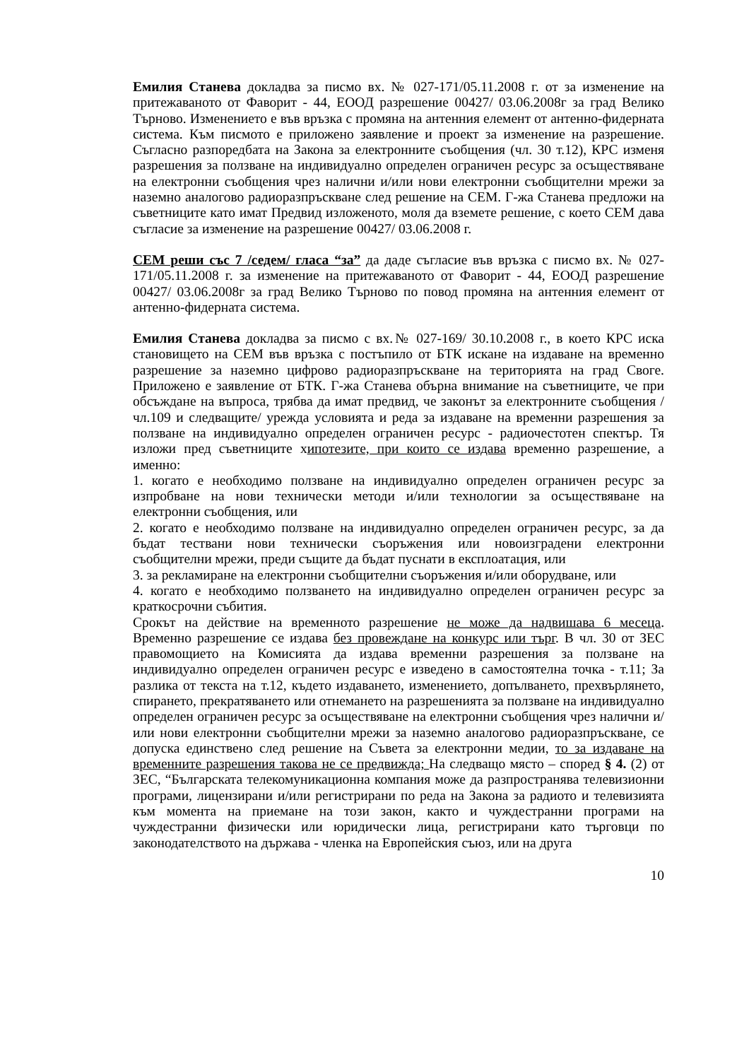Емилия Станева докладва за писмо вх. № 027-171/05.11.2008 г. от за изменение на притежаваното от Фаворит - 44, ЕООД разрешение 00427/ 03.06.2008г за град Велико Търново. Изменението е във връзка с промяна на антенния елемент от антенно-фидерната система. Към писмото е приложено заявление и проект за изменение на разрешение. Съгласно разпоредбата на Закона за електронните съобщения (чл. 30 т.12), КРС изменя разрешения за ползване на индивидуално определен ограничен ресурс за осъществяване на електронни съобщения чрез налични и/или нови електронни съобщителни мрежи за наземно аналогово радиоразпръскване след решение на СЕМ. Г-жа Станева предложи на съветниците като имат Предвид изложеното, моля да вземете решение, с което СЕМ дава съгласие за изменение на разрешение 00427/ 03.06.2008 г.
СЕМ реши със 7 /седем/ гласа “за” да даде съгласие във връзка с писмо вх. № 027-171/05.11.2008 г. за изменение на притежаваното от Фаворит - 44, ЕООД разрешение 00427/ 03.06.2008г за град Велико Търново по повод промяна на антенния елемент от антенно-фидерната система.
Емилия Станева докладва за писмо с вх.№ 027-169/ 30.10.2008 г., в което КРС иска становището на СЕМ във връзка с постъпило от БТК искане на издаване на временно разрешение за наземно цифрово радиоразпръскване на територията на град Своге. Приложено е заявление от БТК. Г-жа Станева обърна внимание на съветниците, че при обсъждане на въпроса, трябва да имат предвид, че законът за електронните съобщения /чл.109 и следващите/ урежда условията и реда за издаване на временни разрешения за ползване на индивидуално определен ограничен ресурс - радиочестотен спектър. Тя изложи пред съветниците хипотезите, при които се издава временно разрешение, а именно:
1. когато е необходимо ползване на индивидуално определен ограничен ресурс за изпробване на нови технически методи и/или технологии за осъществяване на електронни съобщения, или
2. когато е необходимо ползване на индивидуално определен ограничен ресурс, за да бъдат тествани нови технически съоръжения или новоизградени електронни съобщителни мрежи, преди същите да бъдат пуснати в експлоатация, или
3. за рекламиране на електронни съобщителни съоръжения и/или оборудване, или
4. когато е необходимо ползването на индивидуално определен ограничен ресурс за краткосрочни събития.
Срокът на действие на временното разрешение не може да надвишава 6 месеца. Временно разрешение се издава без провеждане на конкурс или търг. В чл. 30 от ЗЕС правомощието на Комисията да издава временни разрешения за ползване на индивидуално определен ограничен ресурс е изведено в самостоятелна точка - т.11; За разлика от текста на т.12, където издаването, изменението, допълването, прехвърлянето, спирането, прекратяването или отнемането на разрешенията за ползване на индивидуално определен ограничен ресурс за осъществяване на електронни съобщения чрез налични и/или нови електронни съобщителни мрежи за наземно аналогово радиоразпръскване, се допуска единствено след решение на Съвета за електронни медии, то за издаване на временните разрешения такова не се предвижда; На следващо място – според § 4. (2) от ЗЕС, “Българската телекомуникационна компания може да разпространява телевизионни програми, лицензирани и/или регистрирани по реда на Закона за радиото и телевизията към момента на приемане на този закон, както и чуждестранни програми на чуждестранни физически или юридически лица, регистрирани като търговци по законодателството на държава - членка на Европейския съюз, или на друга
10